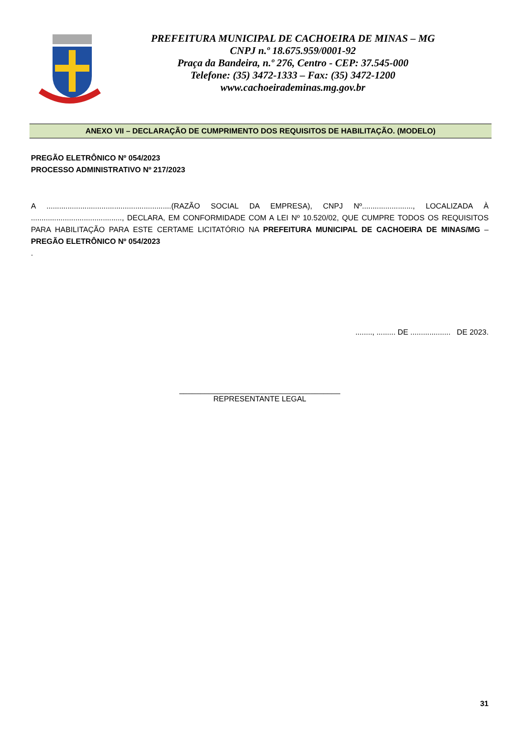PREFEITURA MUNICIPAL DE CACHOEIRA DE MINAS – MG
CNPJ n.º 18.675.959/0001-92
Praça da Bandeira, n.º 276, Centro - CEP: 37.545-000
Telefone: (35) 3472-1333 – Fax: (35) 3472-1200
www.cachoeirademinas.mg.gov.br
ANEXO VII – DECLARAÇÃO DE CUMPRIMENTO DOS REQUISITOS DE HABILITAÇÃO. (MODELO)
PREGÃO ELETRÔNICO Nº 054/2023
PROCESSO ADMINISTRATIVO Nº 217/2023
A ...........................................................(RAZÃO SOCIAL DA EMPRESA), CNPJ Nº........................, LOCALIZADA À ..........................................., DECLARA, EM CONFORMIDADE COM A LEI Nº 10.520/02, QUE CUMPRE TODOS OS REQUISITOS PARA HABILITAÇÃO PARA ESTE CERTAME LICITATÓRIO NA PREFEITURA MUNICIPAL DE CACHOEIRA DE MINAS/MG – PREGÃO ELETRÔNICO Nº 054/2023
.
........, ......... DE ................... DE 2023.
______________________________________
REPRESENTANTE LEGAL
31